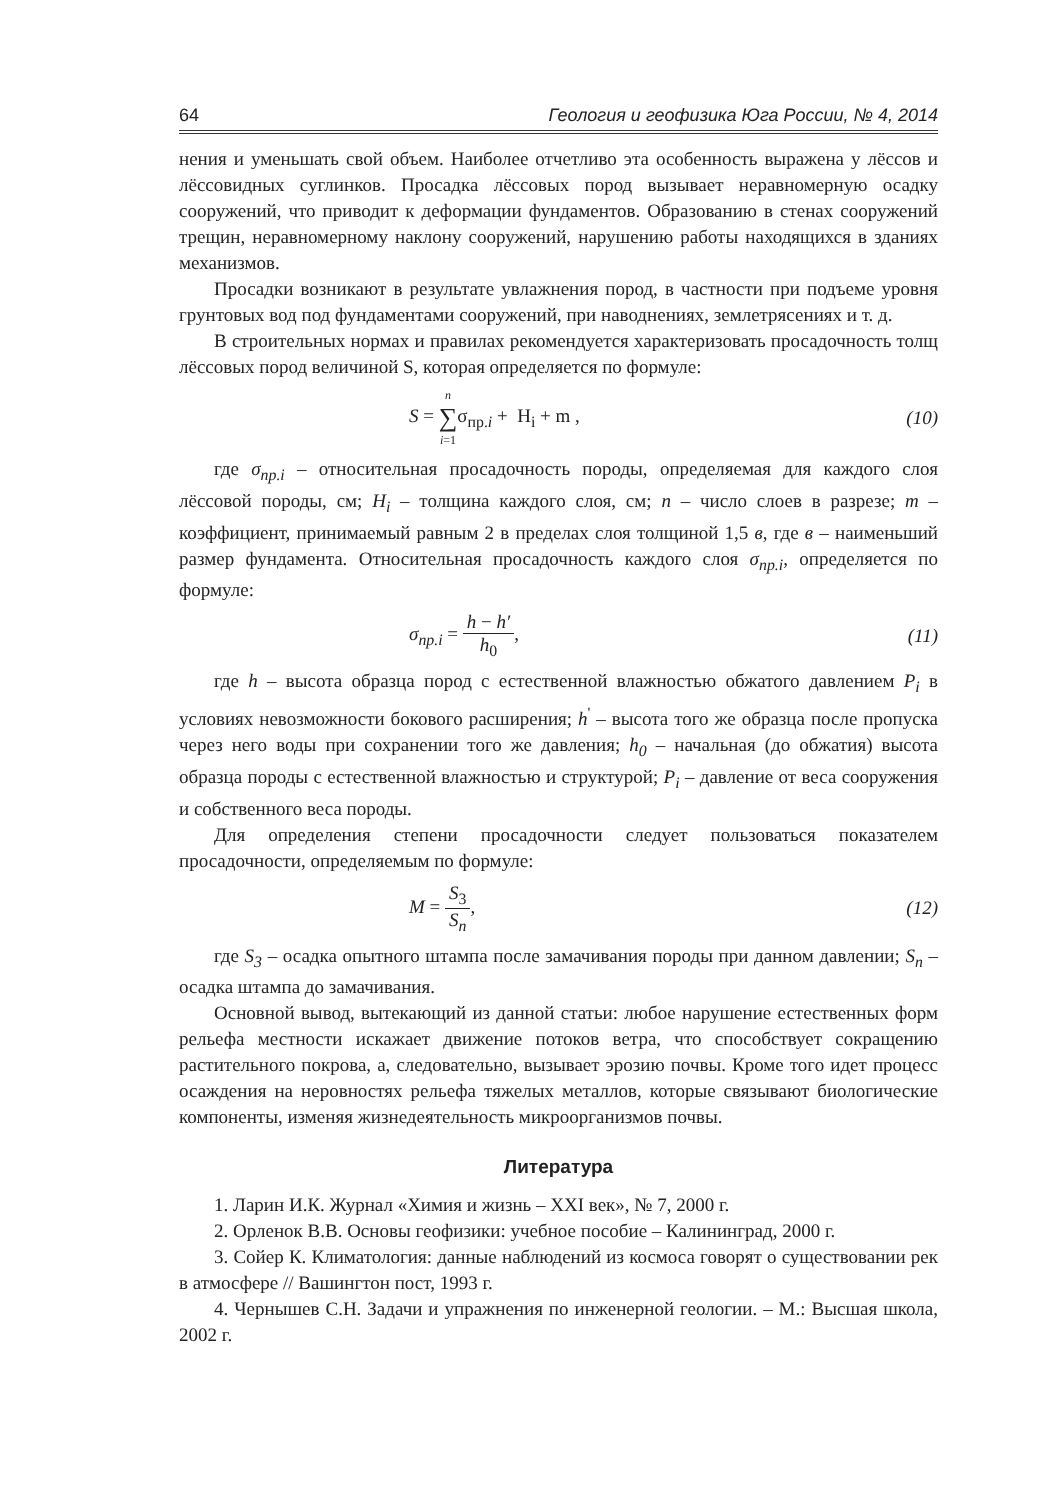64 Геология и геофизика Юга России, № 4, 2014
нения и уменьшать свой объем. Наиболее отчетливо эта особенность выражена у лёссов и лёссовидных суглинков. Просадка лёссовых пород вызывает неравномерную осадку сооружений, что приводит к деформации фундаментов. Образованию в стенах сооружений трещин, неравномерному наклону сооружений, нарушению работы находящихся в зданиях механизмов.
Просадки возникают в результате увлажнения пород, в частности при подъеме уровня грунтовых вод под фундаментами сооружений, при наводнениях, землетрясениях и т. д.
В строительных нормах и правилах рекомендуется характеризовать просадочность толщ лёссовых пород величиной S, которая определяется по формуле:
S = n ∑ i=1σ<sub>пр.i</sub> + H<sub>i</sub> + m , (10)
где σ<sub>пр.i</sub> – относительная просадочность породы, определяемая для каждого слоя лёссовой породы, см; H<sub>i</sub> – толщина каждого слоя, см; n – число слоев в разрезе; m – коэффициент, принимаемый равным 2 в пределах слоя толщиной 1,5 в, где в – наименьший размер фундамента. Относительная просадочность каждого слоя σ<sub>пр.i</sub>, определяется по формуле:
σ<sub>пр.i</sub> = h − h′ h<sub>0</sub>, (11)
где h – высота образца пород с естественной влажностью обжатого давлением P<sub>i</sub> в условиях невозможности бокового расширения; h<sup>'</sup> – высота того же образца после пропуска через него воды при сохранении того же давления; h<sub>0</sub> – начальная (до обжатия) высота образца породы с естественной влажностью и структурой; P<sub>i</sub> – давление от веса сооружения и собственного веса породы.
Для определения степени просадочности следует пользоваться показателем просадочности, определяемым по формуле:
M = S<sub>3</sub> S<sub>n</sub>, (12)
где S<sub>3</sub> – осадка опытного штампа после замачивания породы при данном давлении; S<sub>n</sub> – осадка штампа до замачивания.
Основной вывод, вытекающий из данной статьи: любое нарушение естественных форм рельефа местности искажает движение потоков ветра, что способствует сокращению растительного покрова, а, следовательно, вызывает эрозию почвы. Кроме того идет процесс осаждения на неровностях рельефа тяжелых металлов, которые связывают биологические компоненты, изменяя жизнедеятельность микроорганизмов почвы.
Литература
1. Ларин И.К. Журнал «Химия и жизнь – XXI век», № 7, 2000 г.
2. Орленок В.В. Основы геофизики: учебное пособие – Калининград, 2000 г.
3. Сойер К. Климатология: данные наблюдений из космоса говорят о существовании рек в атмосфере // Вашингтон пост, 1993 г.
4. Чернышев С.Н. Задачи и упражнения по инженерной геологии. – М.: Высшая школа, 2002 г.